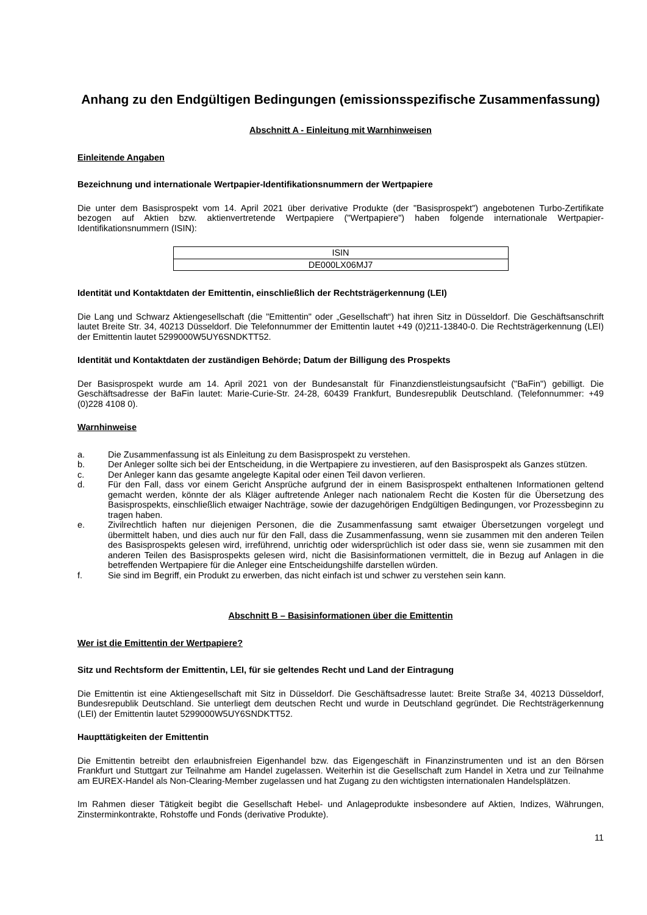Anhang zu den Endgültigen Bedingungen (emissionsspezifische Zusammenfassung)
Abschnitt A - Einleitung mit Warnhinweisen
Einleitende Angaben
Bezeichnung und internationale Wertpapier-Identifikationsnummern der Wertpapiere
Die unter dem Basisprospekt vom 14. April 2021 über derivative Produkte (der "Basisprospekt") angebotenen Turbo-Zertifikate bezogen auf Aktien bzw. aktienvertretende Wertpapiere ("Wertpapiere") haben folgende internationale Wertpapier-Identifikationsnummern (ISIN):
| ISIN |
| DE000LX06MJ7 |
Identität und Kontaktdaten der Emittentin, einschließlich der Rechtsträgerkennung (LEI)
Die Lang und Schwarz Aktiengesellschaft (die "Emittentin" oder „Gesellschaft“) hat ihren Sitz in Düsseldorf. Die Geschäftsanschrift lautet Breite Str. 34, 40213 Düsseldorf. Die Telefonnummer der Emittentin lautet +49 (0)211-13840-0. Die Rechtsträgerkennung (LEI) der Emittentin lautet 5299000W5UY6SNDKTT52.
Identität und Kontaktdaten der zuständigen Behörde; Datum der Billigung des Prospekts
Der Basisprospekt wurde am 14. April 2021 von der Bundesanstalt für Finanzdienstleistungsaufsicht ("BaFin") gebilligt. Die Geschäftsadresse der BaFin lautet: Marie-Curie-Str. 24-28, 60439 Frankfurt, Bundesrepublik Deutschland. (Telefonnummer: +49 (0)228 4108 0).
Warnhinweise
a. Die Zusammenfassung ist als Einleitung zu dem Basisprospekt zu verstehen.
b. Der Anleger sollte sich bei der Entscheidung, in die Wertpapiere zu investieren, auf den Basisprospekt als Ganzes stützen.
c. Der Anleger kann das gesamte angelegte Kapital oder einen Teil davon verlieren.
d. Für den Fall, dass vor einem Gericht Ansprüche aufgrund der in einem Basisprospekt enthaltenen Informationen geltend gemacht werden, könnte der als Kläger auftretende Anleger nach nationalem Recht die Kosten für die Übersetzung des Basisprospekts, einschließlich etwaiger Nachträge, sowie der dazugehörigen Endgültigen Bedingungen, vor Prozessbeginn zu tragen haben.
e. Zivilrechtlich haften nur diejenigen Personen, die die Zusammenfassung samt etwaiger Übersetzungen vorgelegt und übermittelt haben, und dies auch nur für den Fall, dass die Zusammenfassung, wenn sie zusammen mit den anderen Teilen des Basisprospekts gelesen wird, irreführend, unrichtig oder widersprüchlich ist oder dass sie, wenn sie zusammen mit den anderen Teilen des Basisprospekts gelesen wird, nicht die Basisinformationen vermittelt, die in Bezug auf Anlagen in die betreffenden Wertpapiere für die Anleger eine Entscheidungshilfe darstellen würden.
f. Sie sind im Begriff, ein Produkt zu erwerben, das nicht einfach ist und schwer zu verstehen sein kann.
Abschnitt B – Basisinformationen über die Emittentin
Wer ist die Emittentin der Wertpapiere?
Sitz und Rechtsform der Emittentin, LEI, für sie geltendes Recht und Land der Eintragung
Die Emittentin ist eine Aktiengesellschaft mit Sitz in Düsseldorf. Die Geschäftsadresse lautet: Breite Straße 34, 40213 Düsseldorf, Bundesrepublik Deutschland. Sie unterliegt dem deutschen Recht und wurde in Deutschland gegründet. Die Rechtsträgerkennung (LEI) der Emittentin lautet 5299000W5UY6SNDKTT52.
Haupttätigkeiten der Emittentin
Die Emittentin betreibt den erlaubnisfreien Eigenhandel bzw. das Eigengeschäft in Finanzinstrumenten und ist an den Börsen Frankfurt und Stuttgart zur Teilnahme am Handel zugelassen. Weiterhin ist die Gesellschaft zum Handel in Xetra und zur Teilnahme am EUREX-Handel als Non-Clearing-Member zugelassen und hat Zugang zu den wichtigsten internationalen Handelsplätzen.
Im Rahmen dieser Tätigkeit begibt die Gesellschaft Hebel- und Anlageprodukte insbesondere auf Aktien, Indizes, Währungen, Zinsterminkontrakte, Rohstoffe und Fonds (derivative Produkte).
11